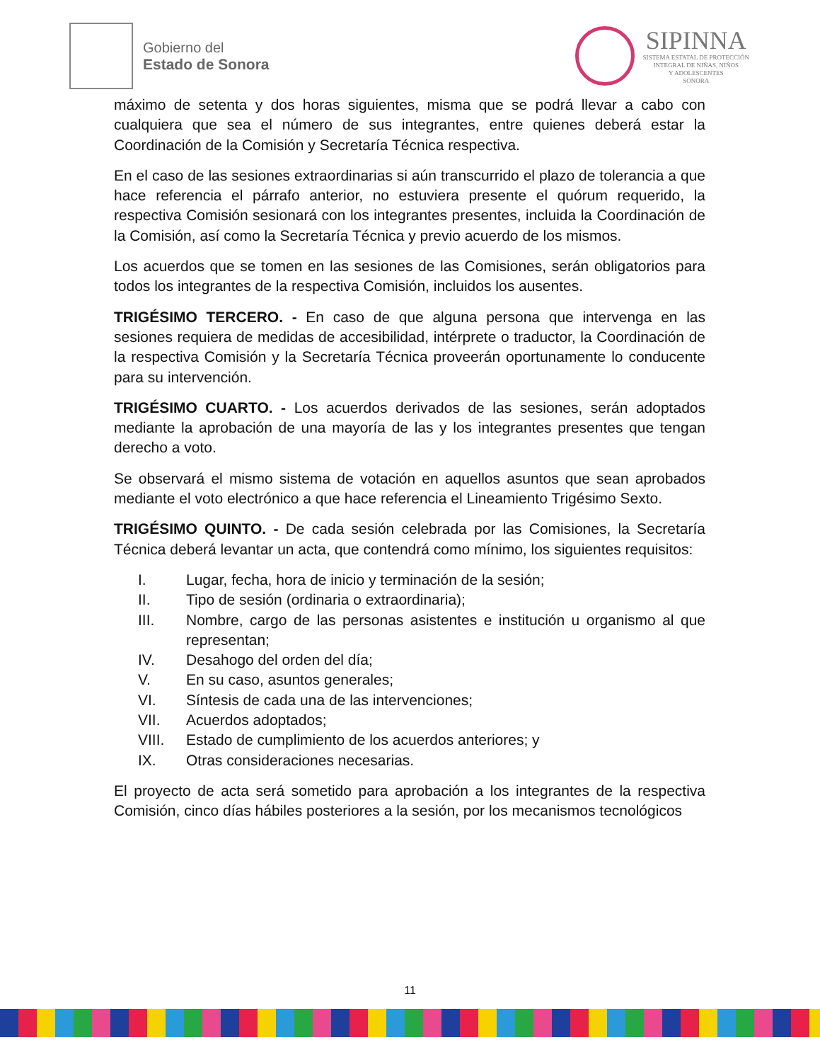Gobierno del
Estado de Sonora
SIPINNA
SISTEMA ESTATAL DE PROTECCIÓN
INTEGRAL DE NIÑAS, NIÑOS
Y ADOLESCENTES
SONORA
máximo de setenta y dos horas siguientes, misma que se podrá llevar a cabo con cualquiera que sea el número de sus integrantes, entre quienes deberá estar la Coordinación de la Comisión y Secretaría Técnica respectiva.
En el caso de las sesiones extraordinarias si aún transcurrido el plazo de tolerancia a que hace referencia el párrafo anterior, no estuviera presente el quórum requerido, la respectiva Comisión sesionará con los integrantes presentes, incluida la Coordinación de la Comisión, así como la Secretaría Técnica y previo acuerdo de los mismos.
Los acuerdos que se tomen en las sesiones de las Comisiones, serán obligatorios para todos los integrantes de la respectiva Comisión, incluidos los ausentes.
TRIGÉSIMO TERCERO. - En caso de que alguna persona que intervenga en las sesiones requiera de medidas de accesibilidad, intérprete o traductor, la Coordinación de la respectiva Comisión y la Secretaría Técnica proveerán oportunamente lo conducente para su intervención.
TRIGÉSIMO CUARTO. - Los acuerdos derivados de las sesiones, serán adoptados mediante la aprobación de una mayoría de las y los integrantes presentes que tengan derecho a voto.
Se observará el mismo sistema de votación en aquellos asuntos que sean aprobados mediante el voto electrónico a que hace referencia el Lineamiento Trigésimo Sexto.
TRIGÉSIMO QUINTO. - De cada sesión celebrada por las Comisiones, la Secretaría Técnica deberá levantar un acta, que contendrá como mínimo, los siguientes requisitos:
I. Lugar, fecha, hora de inicio y terminación de la sesión;
II. Tipo de sesión (ordinaria o extraordinaria);
III. Nombre, cargo de las personas asistentes e institución u organismo al que representan;
IV. Desahogo del orden del día;
V. En su caso, asuntos generales;
VI. Síntesis de cada una de las intervenciones;
VII. Acuerdos adoptados;
VIII. Estado de cumplimiento de los acuerdos anteriores; y
IX. Otras consideraciones necesarias.
El proyecto de acta será sometido para aprobación a los integrantes de la respectiva Comisión, cinco días hábiles posteriores a la sesión, por los mecanismos tecnológicos
11